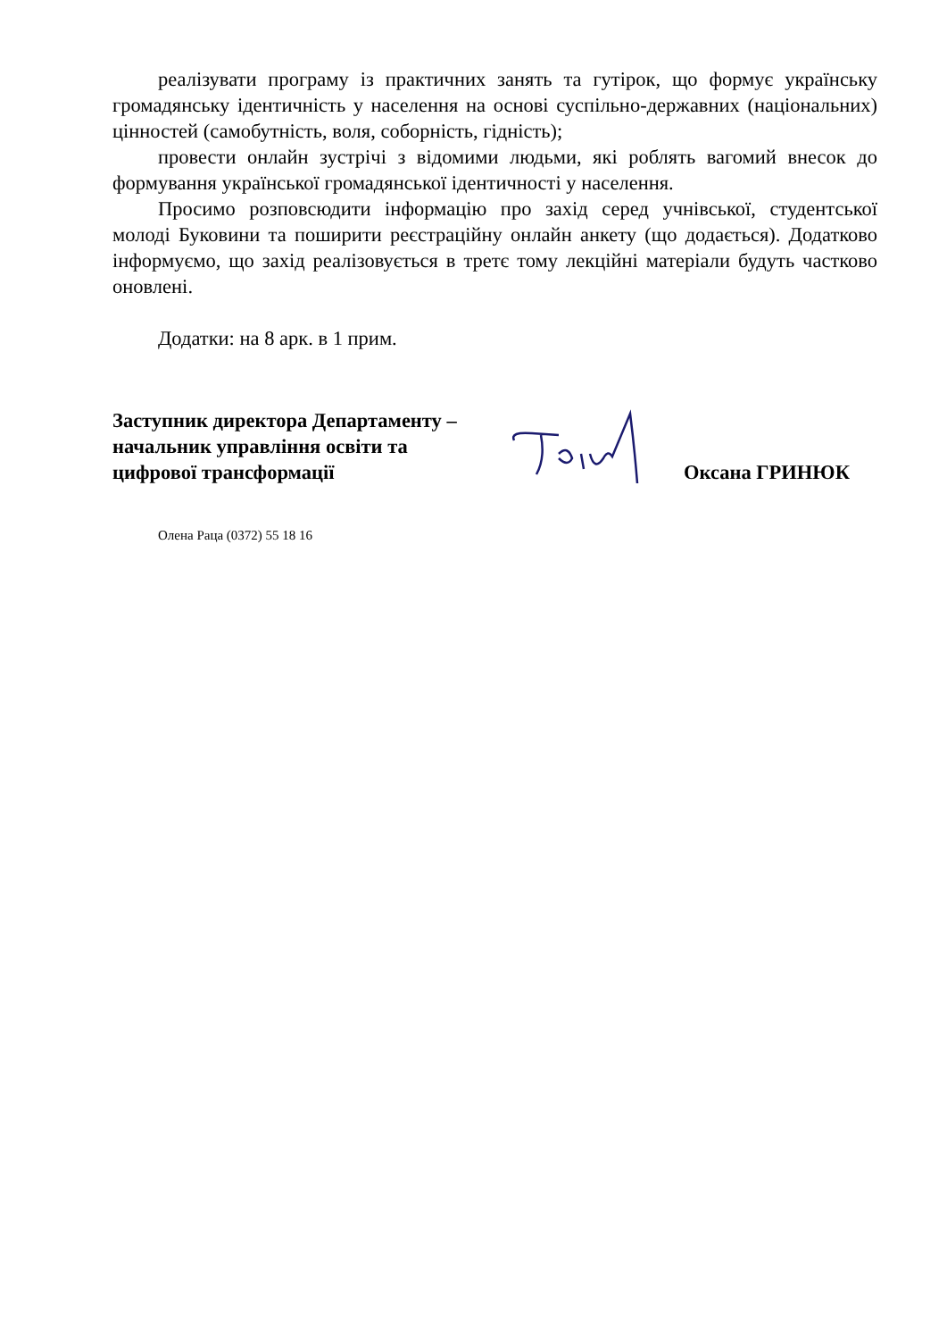реалізувати програму із практичних занять та гутірок, що формує українську громадянську ідентичність у населення на основі суспільно-державних (національних) цінностей (самобутність, воля, соборність, гідність);
провести онлайн зустрічі з відомими людьми, які роблять вагомий внесок до формування української громадянської ідентичності у населення.
Просимо розповсюдити інформацію про захід серед учнівської, студентської молоді Буковини та поширити реєстраційну онлайн анкету (що додається). Додатково інформуємо, що захід реалізовується в третє тому лекційні матеріали будуть частково оновлені.
Додатки: на 8 арк. в 1 прим.
Заступник директора Департаменту –
начальник управління освіти та
цифрової трансформації
Оксана ГРИНЮК
Олена Раца (0372) 55 18 16